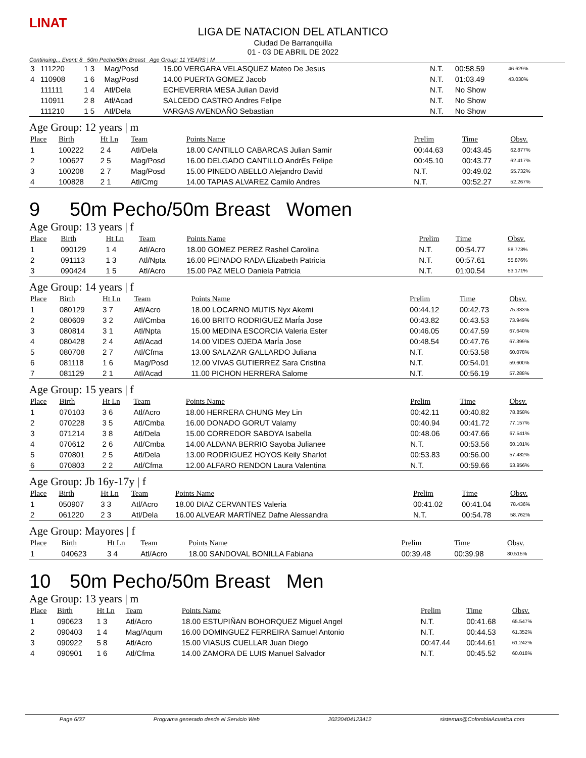LINAT
LIGA DE NATACION DEL ATLANTICO
Ciudad De Barranquilla
01 - 03 DE ABRIL DE 2022
Continuing... Event: 8 50m Pecho/50m Breast Age Group: 11 YEARS | M
| 3 | 111220 | 1 3 | Mag/Posd | 15.00 VERGARA VELASQUEZ Mateo De Jesus | N.T. | 00:58.59 | 46.629% |
| 4 | 110908 | 1 6 | Mag/Posd | 14.00 PUERTA GOMEZ Jacob | N.T. | 01:03.49 | 43.030% |
| | 111111 | 1 4 | Atl/Dela | ECHEVERRIA MESA Julian David | N.T. | No Show | |
| | 110911 | 2 8 | Atl/Acad | SALCEDO CASTRO Andres Felipe | N.T. | No Show | |
| | 111210 | 1 5 | Atl/Dela | VARGAS AVENDAÑO Sebastian | N.T. | No Show | |
Age Group: 12 years | m
| Place | Birth | Ht Ln | Team | Points Name | Prelim | Time | Obsv. |
| --- | --- | --- | --- | --- | --- | --- | --- |
| 1 | 100222 | 2 4 | Atl/Dela | 18.00 CANTILLO CABARCAS Julian Samir | 00:44.63 | 00:43.45 | 62.877% |
| 2 | 100627 | 2 5 | Mag/Posd | 16.00 DELGADO CANTILLO AndrÉs Felipe | 00:45.10 | 00:43.77 | 62.417% |
| 3 | 100208 | 2 7 | Mag/Posd | 15.00 PINEDO ABELLO Alejandro David | N.T. | 00:49.02 | 55.732% |
| 4 | 100828 | 2 1 | Atl/Cmg | 14.00 TAPIAS ALVAREZ Camilo Andres | N.T. | 00:52.27 | 52.267% |
9 50m Pecho/50m Breast Women
Age Group: 13 years | f
| Place | Birth | Ht Ln | Team | Points Name | Prelim | Time | Obsv. |
| --- | --- | --- | --- | --- | --- | --- | --- |
| 1 | 090129 | 1 4 | Atl/Acro | 18.00 GOMEZ PEREZ Rashel Carolina | N.T. | 00:54.77 | 58.773% |
| 2 | 091113 | 1 3 | Atl/Npta | 16.00 PEINADO RADA Elizabeth Patricia | N.T. | 00:57.61 | 55.876% |
| 3 | 090424 | 1 5 | Atl/Acro | 15.00 PAZ MELO Daniela Patricia | N.T. | 01:00.54 | 53.171% |
Age Group: 14 years | f
| Place | Birth | Ht Ln | Team | Points Name | Prelim | Time | Obsv. |
| --- | --- | --- | --- | --- | --- | --- | --- |
| 1 | 080129 | 3 7 | Atl/Acro | 18.00 LOCARNO MUTIS Nyx Akemi | 00:44.12 | 00:42.73 | 75.333% |
| 2 | 080609 | 3 2 | Atl/Cmba | 16.00 BRITO RODRIGUEZ MarÍa Jose | 00:43.82 | 00:43.53 | 73.949% |
| 3 | 080814 | 3 1 | Atl/Npta | 15.00 MEDINA ESCORCIA Valeria Ester | 00:46.05 | 00:47.59 | 67.640% |
| 4 | 080428 | 2 4 | Atl/Acad | 14.00 VIDES OJEDA MarÍa Jose | 00:48.54 | 00:47.76 | 67.399% |
| 5 | 080708 | 2 7 | Atl/Cfma | 13.00 SALAZAR GALLARDO Juliana | N.T. | 00:53.58 | 60.078% |
| 6 | 081118 | 1 6 | Mag/Posd | 12.00 VIVAS GUTIERREZ Sara Cristina | N.T. | 00:54.01 | 59.600% |
| 7 | 081129 | 2 1 | Atl/Acad | 11.00 PICHON HERRERA Salome | N.T. | 00:56.19 | 57.288% |
Age Group: 15 years | f
| Place | Birth | Ht Ln | Team | Points Name | Prelim | Time | Obsv. |
| --- | --- | --- | --- | --- | --- | --- | --- |
| 1 | 070103 | 3 6 | Atl/Acro | 18.00 HERRERA CHUNG Mey Lin | 00:42.11 | 00:40.82 | 78.858% |
| 2 | 070228 | 3 5 | Atl/Cmba | 16.00 DONADO GORUT Valamy | 00:40.94 | 00:41.72 | 77.157% |
| 3 | 071214 | 3 8 | Atl/Dela | 15.00 CORREDOR SABOYA Isabella | 00:48.06 | 00:47.66 | 67.541% |
| 4 | 070612 | 2 6 | Atl/Cmba | 14.00 ALDANA BERRIO Sayoba Julianee | N.T. | 00:53.56 | 60.101% |
| 5 | 070801 | 2 5 | Atl/Dela | 13.00 RODRIGUEZ HOYOS Keily Sharlot | 00:53.83 | 00:56.00 | 57.482% |
| 6 | 070803 | 2 2 | Atl/Cfma | 12.00 ALFARO RENDON Laura Valentina | N.T. | 00:59.66 | 53.956% |
Age Group: Jb 16y-17y | f
| Place | Birth | Ht Ln | Team | Points Name | Prelim | Time | Obsv. |
| --- | --- | --- | --- | --- | --- | --- | --- |
| 1 | 050907 | 3 3 | Atl/Acro | 18.00 DIAZ CERVANTES Valeria | 00:41.02 | 00:41.04 | 78.436% |
| 2 | 061220 | 2 3 | Atl/Dela | 16.00 ALVEAR MARTÍNEZ Dafne Alessandra | N.T. | 00:54.78 | 58.762% |
Age Group: Mayores | f
| Place | Birth | Ht Ln | Team | Points Name | Prelim | Time | Obsv. |
| --- | --- | --- | --- | --- | --- | --- | --- |
| 1 | 040623 | 3 4 | Atl/Acro | 18.00 SANDOVAL BONILLA Fabiana | 00:39.48 | 00:39.98 | 80.515% |
10 50m Pecho/50m Breast Men
Age Group: 13 years | m
| Place | Birth | Ht Ln | Team | Points Name | Prelim | Time | Obsv. |
| --- | --- | --- | --- | --- | --- | --- | --- |
| 1 | 090623 | 1 3 | Atl/Acro | 18.00 ESTUPIÑAN BOHORQUEZ Miguel Angel | N.T. | 00:41.68 | 65.547% |
| 2 | 090403 | 1 4 | Mag/Aqum | 16.00 DOMINGUEZ FERREIRA Samuel Antonio | N.T. | 00:44.53 | 61.352% |
| 3 | 090922 | 5 8 | Atl/Acro | 15.00 VIASUS CUELLAR Juan Diego | 00:47.44 | 00:44.61 | 61.242% |
| 4 | 090901 | 1 6 | Atl/Cfma | 14.00 ZAMORA DE LUIS Manuel Salvador | N.T. | 00:45.52 | 60.018% |
Page 6/37 Programa generado desde el Servicio Web 20220404123412 sistemas@ColombiaAcuatica.com